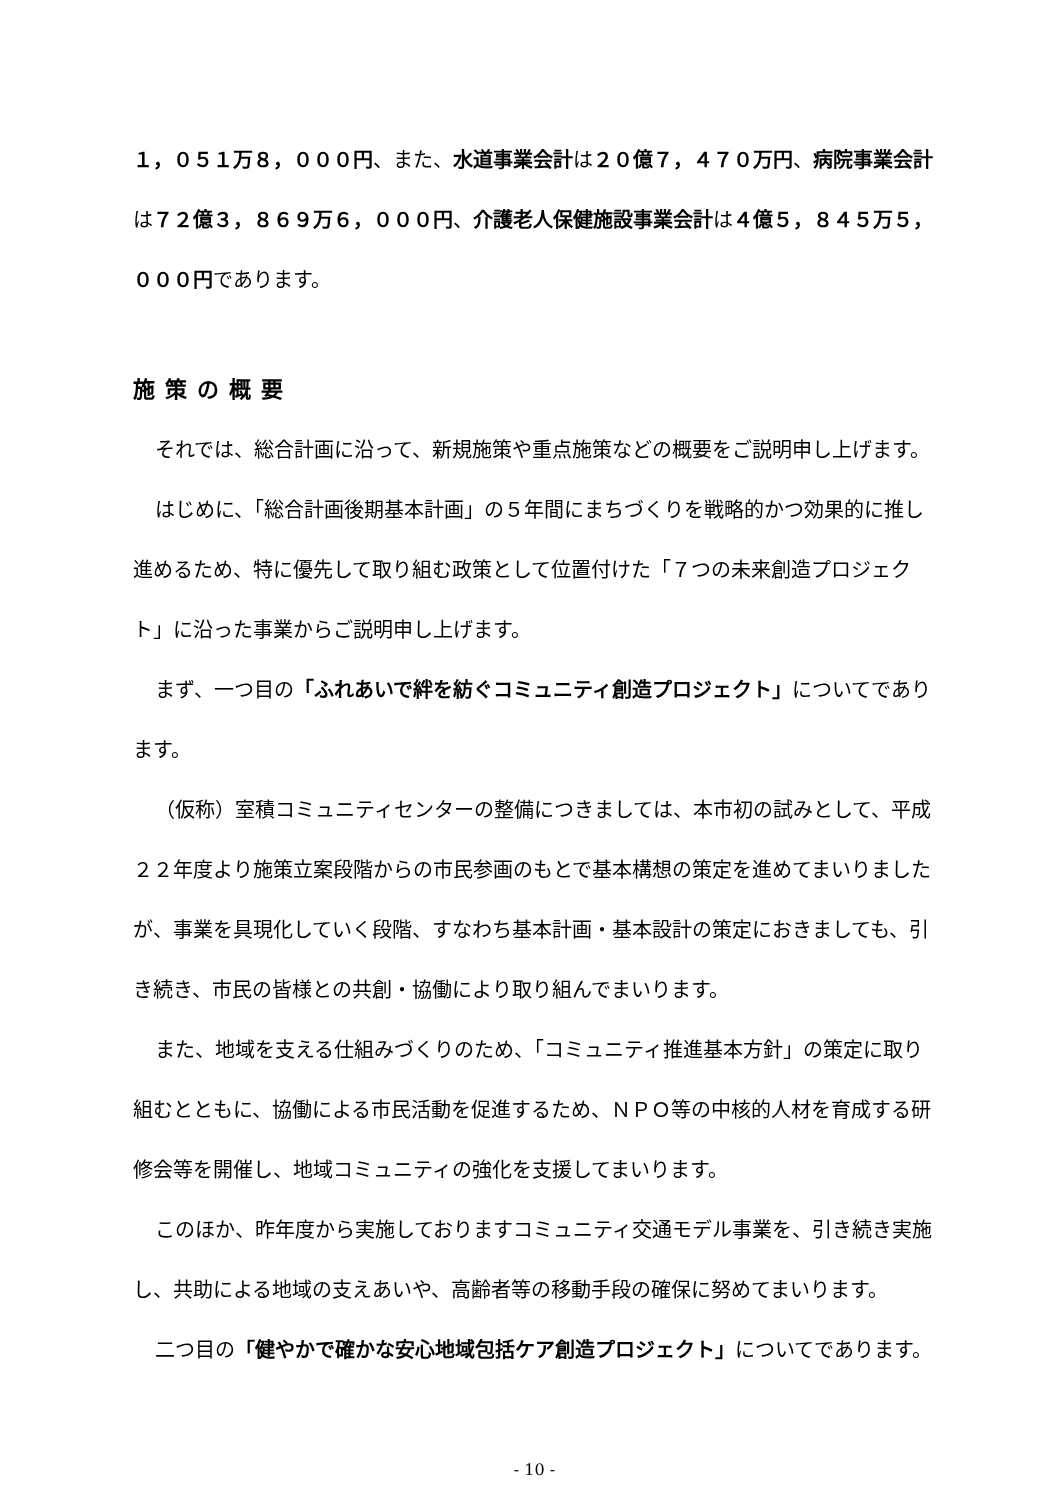１，０５１万８，０００円、また、水道事業会計は２０億７，４７０万円、病院事業会計は７２億３，８６９万６，０００円、介護老人保健施設事業会計は４億５，８４５万５，０００円であります。
施策の概要
それでは、総合計画に沿って、新規施策や重点施策などの概要をご説明申し上げます。
はじめに、「総合計画後期基本計画」の５年間にまちづくりを戦略的かつ効果的に推し進めるため、特に優先して取り組む政策として位置付けた「７つの未来創造プロジェクト」に沿った事業からご説明申し上げます。
まず、一つ目の「ふれあいで絆を紡ぐコミュニティ創造プロジェクト」についてであります。
（仮称）室積コミュニティセンターの整備につきましては、本市初の試みとして、平成２２年度より施策立案段階からの市民参画のもとで基本構想の策定を進めてまいりましたが、事業を具現化していく段階、すなわち基本計画・基本設計の策定におきましても、引き続き、市民の皆様との共創・協働により取り組んでまいります。
また、地域を支える仕組みづくりのため、「コミュニティ推進基本方針」の策定に取り組むとともに、協働による市民活動を促進するため、ＮＰＯ等の中核的人材を育成する研修会等を開催し、地域コミュニティの強化を支援してまいります。
このほか、昨年度から実施しておりますコミュニティ交通モデル事業を、引き続き実施し、共助による地域の支えあいや、高齢者等の移動手段の確保に努めてまいります。
二つ目の「健やかで確かな安心地域包括ケア創造プロジェクト」についてであります。
- 10 -